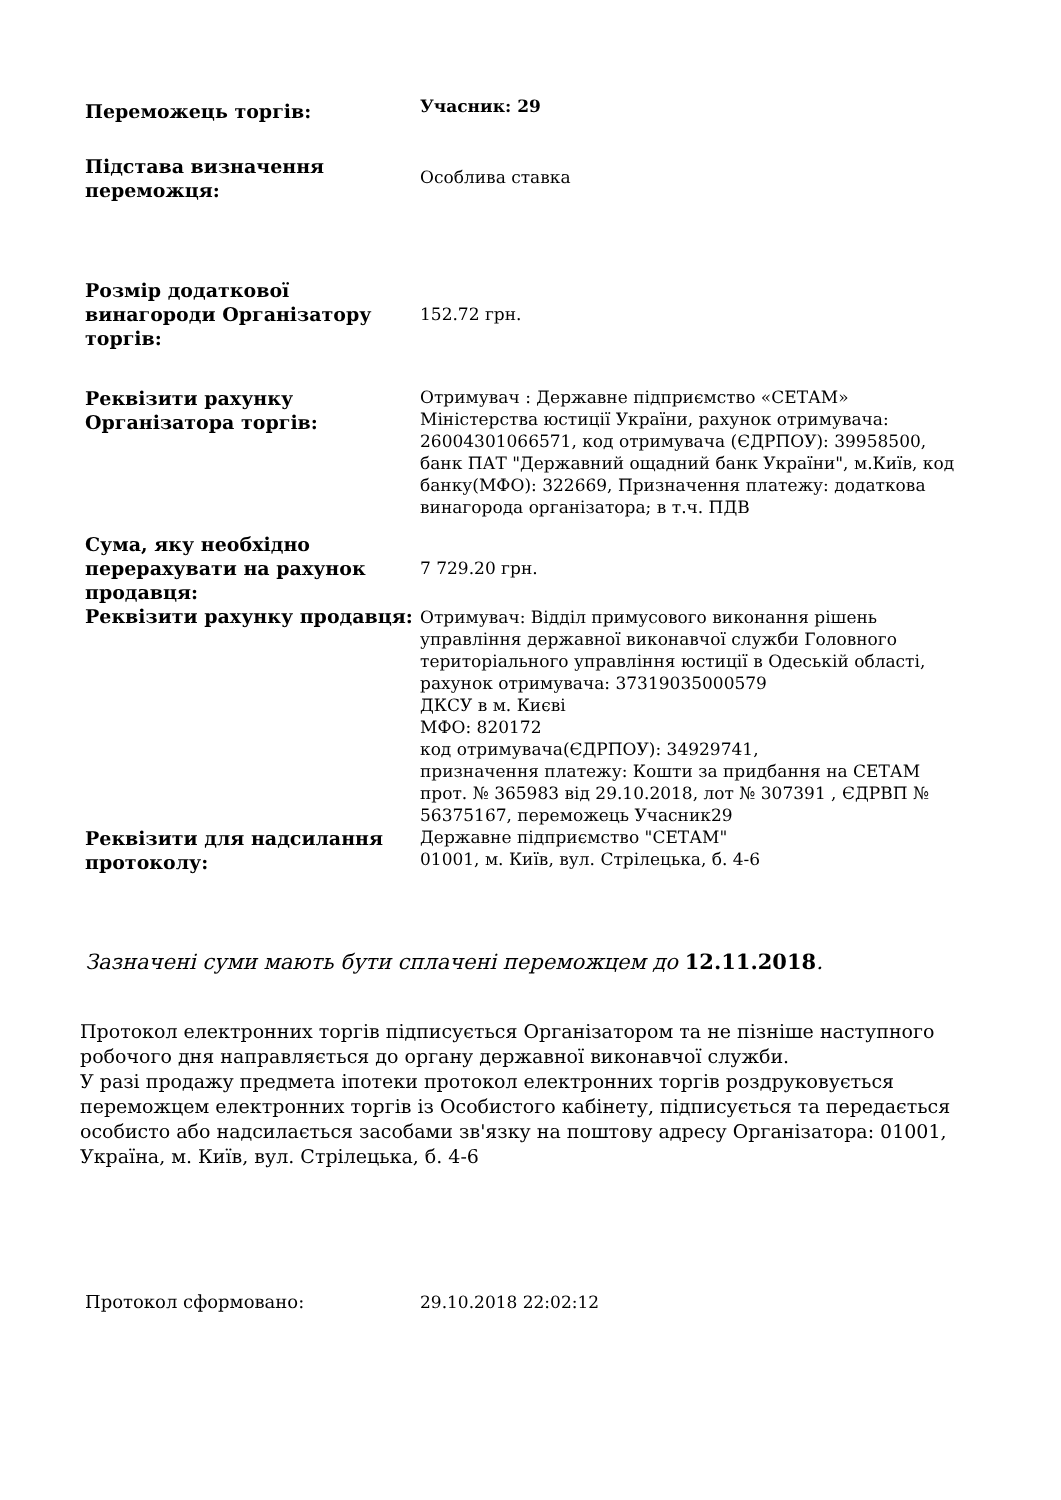| Переможець торгів: | Учасник: 29 |
| Підстава визначення переможця: | Особлива ставка |
| Розмір додаткової винагороди Організатору торгів: | 152.72 грн. |
| Реквізити рахунку Організатора торгів: | Отримувач : Державне підприємство «СЕТАМ» Міністерства юстиції України, рахунок отримувача: 26004301066571, код отримувача (ЄДРПОУ): 39958500, банк ПАТ "Державний ощадний банк України", м.Київ, код банку(МФО): 322669, Призначення платежу: додаткова винагорода організатора; в т.ч. ПДВ |
| Сума, яку необхідно перерахувати на рахунок продавця: | 7 729.20 грн. |
| Реквізити рахунку продавця: | Отримувач: Відділ примусового виконання рішень управління державної виконавчої служби Головного територіального управління юстиції в Одеській області, рахунок отримувача: 37319035000579 ДКСУ в м. Києві МФО: 820172 код отримувача(ЄДРПОУ): 34929741, призначення платежу: Кошти за придбання на СЕТАМ прот. № 365983 від 29.10.2018, лот № 307391 , ЄДРВП № 56375167, переможець Учасник29 |
| Реквізити для надсилання протоколу: | Державне підприємство "СЕТАМ" 01001, м. Київ, вул. Стрілецька, б. 4-6 |
Зазначені суми мають бути сплачені переможцем до 12.11.2018.
Протокол електронних торгів підписується Організатором та не пізніше наступного робочого дня направляється до органу державної виконавчої служби.
У разі продажу предмета іпотеки протокол електронних торгів роздруковується переможцем електронних торгів із Особистого кабінету, підписується та передається особисто або надсилається засобами зв'язку на поштову адресу Організатора: 01001, Україна, м. Київ, вул. Стрілецька, б. 4-6
| Протокол сформовано: | 29.10.2018 22:02:12 |